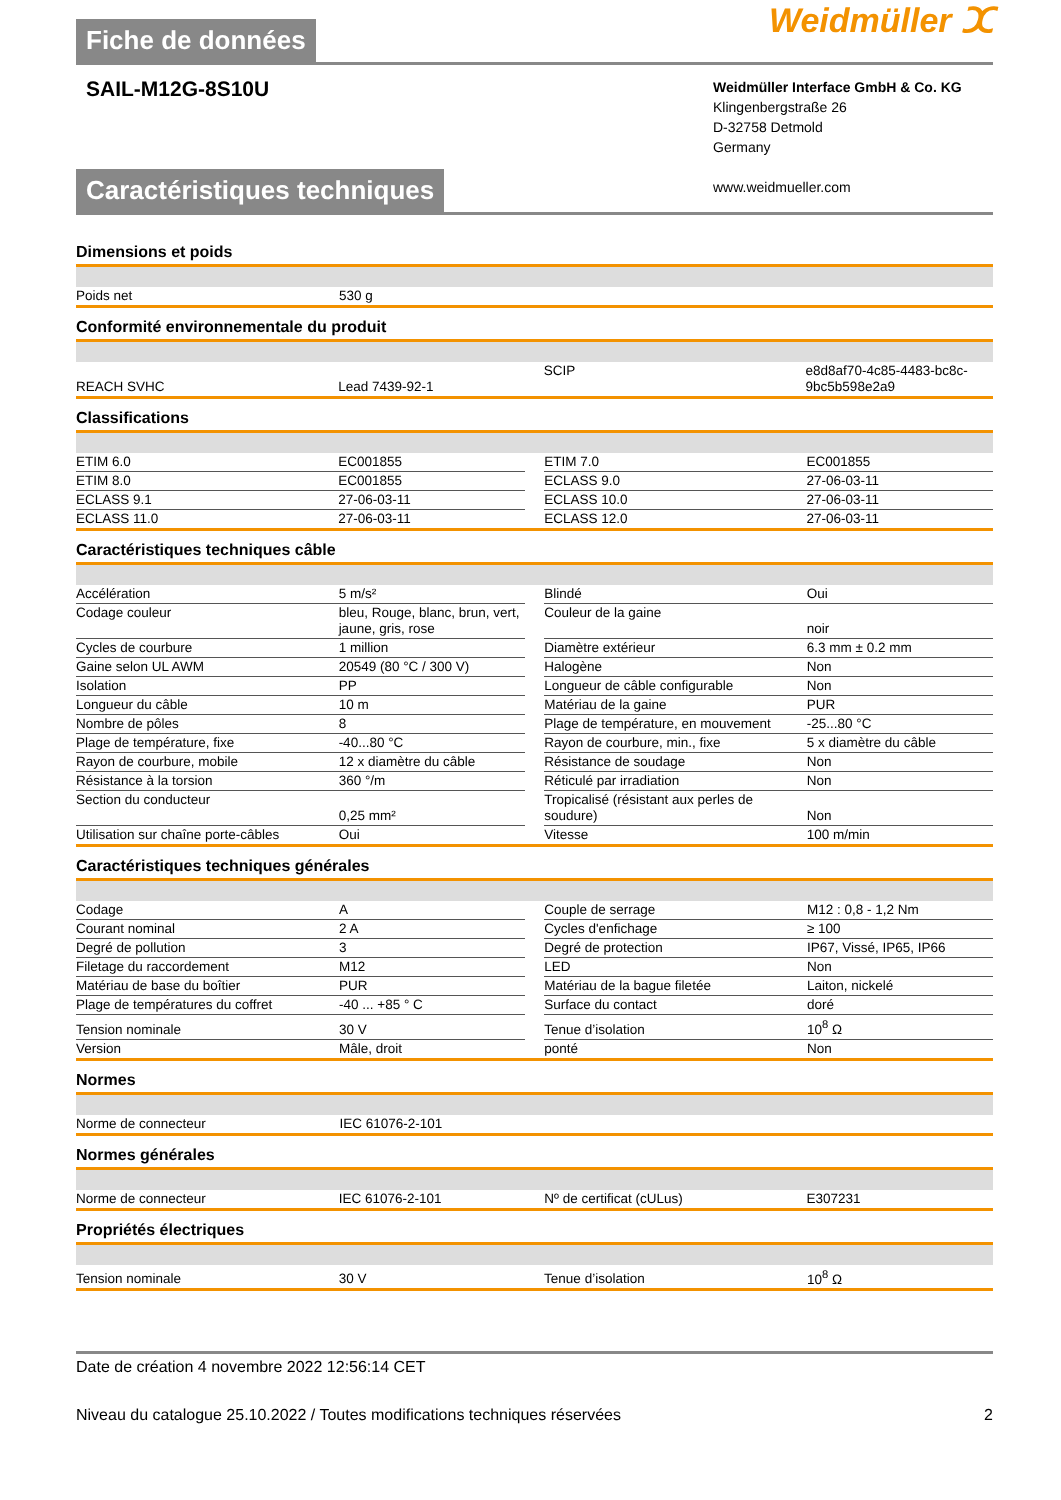Fiche de données
Weidmüller ⵋ
SAIL-M12G-8S10U
Weidmüller Interface GmbH & Co. KG
Klingenbergstraße 26
D-32758 Detmold
Germany
www.weidmueller.com
Caractéristiques techniques
Dimensions et poids
| Poids net | 530 g | | | |
Conformité environnementale du produit
| REACH SVHC | Lead 7439-92-1 | | SCIP | e8d8af70-4c85-4483-bc8c-9bc5b598e2a9 |
Classifications
| ETIM 6.0 | EC001855 | | ETIM 7.0 | EC001855 |
| ETIM 8.0 | EC001855 | | ECLASS 9.0 | 27-06-03-11 |
| ECLASS 9.1 | 27-06-03-11 | | ECLASS 10.0 | 27-06-03-11 |
| ECLASS 11.0 | 27-06-03-11 | | ECLASS 12.0 | 27-06-03-11 |
Caractéristiques techniques câble
| Accélération | 5 m/s² | | Blindé | Oui |
| Codage couleur | bleu, Rouge, blanc, brun, vert, jaune, gris, rose | | Couleur de la gaine | noir |
| Cycles de courbure | 1 million | | Diamètre extérieur | 6.3 mm ± 0.2 mm |
| Gaine selon UL AWM | 20549 (80 °C / 300 V) | | Halogène | Non |
| Isolation | PP | | Longueur de câble configurable | Non |
| Longueur du câble | 10 m | | Matériau de la gaine | PUR |
| Nombre de pôles | 8 | | Plage de température, en mouvement | -25...80 °C |
| Plage de température, fixe | -40...80 °C | | Rayon de courbure, min., fixe | 5 x diamètre du câble |
| Rayon de courbure, mobile | 12 x diamètre du câble | | Résistance de soudage | Non |
| Résistance à la torsion | 360 °/m | | Réticulé par irradiation | Non |
| Section du conducteur | 0,25 mm² | | Tropicalisé (résistant aux perles de soudure) | Non |
| Utilisation sur chaîne porte-câbles | Oui | | Vitesse | 100 m/min |
Caractéristiques techniques générales
| Codage | A | | Couple de serrage | M12 : 0,8 - 1,2 Nm |
| Courant nominal | 2 A | | Cycles d'enfichage | ≥ 100 |
| Degré de pollution | 3 | | Degré de protection | IP67, Vissé, IP65, IP66 |
| Filetage du raccordement | M12 | | LED | Non |
| Matériau de base du boîtier | PUR | | Matériau de la bague filetée | Laiton, nickelé |
| Plage de températures du coffret | -40 ... +85 ° C | | Surface du contact | doré |
| Tension nominale | 30 V | | Tenue d’isolation | 10<sup>8</sup> Ω |
| Version | Mâle, droit | | ponté | Non |
Normes
| Norme de connecteur | IEC 61076-2-101 | | | |
Normes générales
| Norme de connecteur | IEC 61076-2-101 | | Nº de certificat (cULus) | E307231 |
Propriétés électriques
| Tension nominale | 30 V | | Tenue d’isolation | 10<sup>8</sup> Ω |
Date de création 4 novembre 2022 12:56:14 CET
Niveau du catalogue 25.10.2022 / Toutes modifications techniques réservées 2